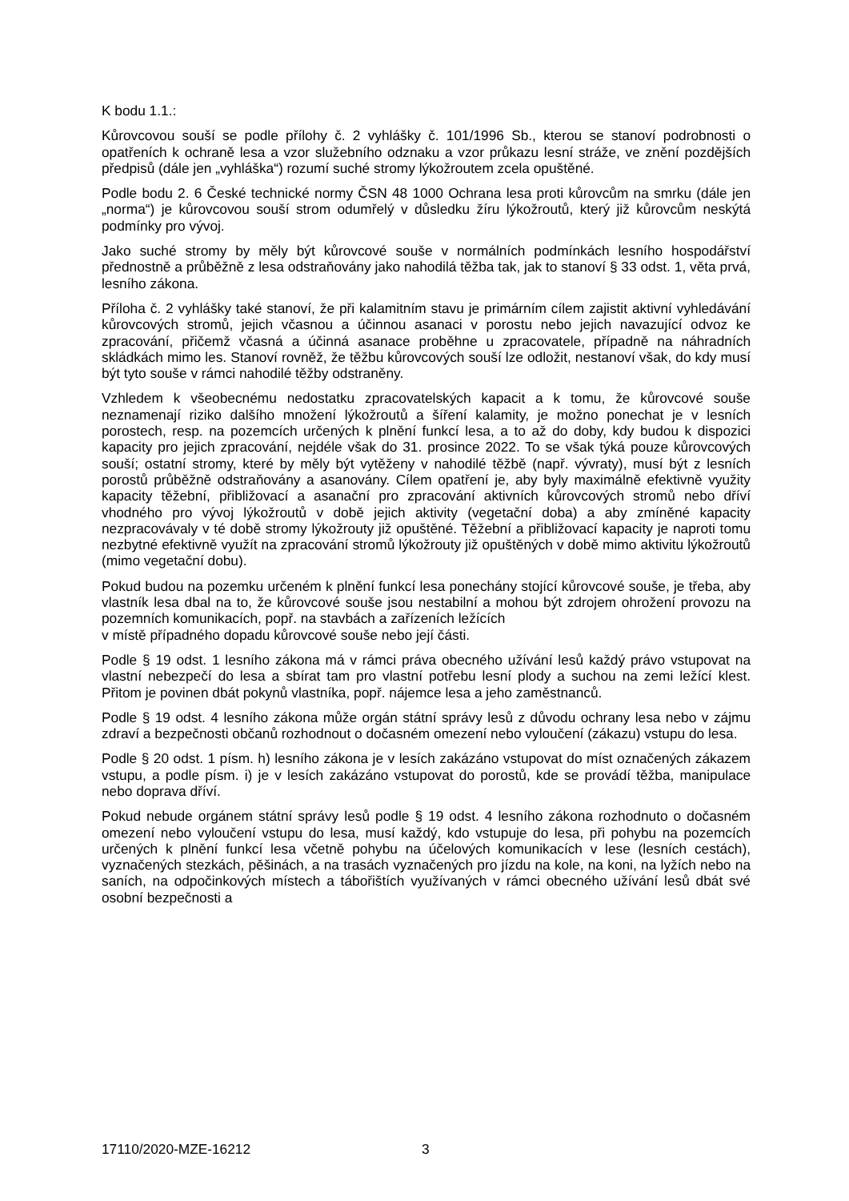K bodu 1.1.:
Kůrovcovou souší se podle přílohy č. 2 vyhlášky č. 101/1996 Sb., kterou se stanoví podrobnosti o opatřeních k ochraně lesa a vzor služebního odznaku a vzor průkazu lesní stráže, ve znění pozdějších předpisů (dále jen „vyhláška“) rozumí suché stromy lýkožroutem zcela opuštěné.
Podle bodu 2. 6 České technické normy ČSN 48 1000 Ochrana lesa proti kůrovcům na smrku (dále jen „norma“) je kůrovcovou souší strom odumřelý v důsledku žíru lýkožroutů, který již kůrovcům neskýtá podmínky pro vývoj.
Jako suché stromy by měly být kůrovcové souše v normálních podmínkách lesního hospodářství přednostně a průběžně z lesa odstraňovány jako nahodilá těžba tak, jak to stanoví § 33 odst. 1, věta prvá, lesního zákona.
Příloha č. 2 vyhlášky také stanoví, že při kalamitním stavu je primárním cílem zajistit aktivní vyhledávání kůrovcových stromů, jejich včasnou a účinnou asanaci v porostu nebo jejich navazující odvoz ke zpracování, přičemž včasná a účinná asanace proběhne u zpracovatele, případně na náhradních skládkách mimo les. Stanoví rovněž, že těžbu kůrovcových souší lze odložit, nestanoví však, do kdy musí být tyto souše v rámci nahodilé těžby odstraněny.
Vzhledem k všeobecnému nedostatku zpracovatelských kapacit a k tomu, že kůrovcové souše neznamenají riziko dalšího množení lýkožroutů a šíření kalamity, je možno ponechat je v lesních porostech, resp. na pozemcích určených k plnění funkcí lesa, a to až do doby, kdy budou k dispozici kapacity pro jejich zpracování, nejdéle však do 31. prosince 2022. To se však týká pouze kůrovcových souší; ostatní stromy, které by měly být vytěženy v nahodilé těžbě (např. vývraty), musí být z lesních porostů průběžně odstraňovány a asanovány. Cílem opatření je, aby byly maximálně efektivně využity kapacity těžební, přibližovací a asanační pro zpracování aktivních kůrovcových stromů nebo dříví vhodného pro vývoj lýkožroutů v době jejich aktivity (vegetační doba) a aby zmíněné kapacity nezpracovávaly v té době stromy lýkožrouty již opuštěné. Těžební a přibližovací kapacity je naproti tomu nezbytné efektivně využít na zpracování stromů lýkožrouty již opuštěných v době mimo aktivitu lýkožroutů (mimo vegetační dobu).
Pokud budou na pozemku určeném k plnění funkcí lesa ponechány stojící kůrovcové souše, je třeba, aby vlastník lesa dbal na to, že kůrovcové souše jsou nestabilní a mohou být zdrojem ohrožení provozu na pozemních komunikacích, popř. na stavbách a zařízeních ležících
v místě případného dopadu kůrovcové souše nebo její části.
Podle § 19 odst. 1 lesního zákona má v rámci práva obecného užívání lesů každý právo vstupovat na vlastní nebezpečí do lesa a sbírat tam pro vlastní potřebu lesní plody a suchou na zemi ležící klest. Přitom je povinen dbát pokynů vlastníka, popř. nájemce lesa a jeho zaměstnanců.
Podle § 19 odst. 4 lesního zákona může orgán státní správy lesů z důvodu ochrany lesa nebo v zájmu zdraví a bezpečnosti občanů rozhodnout o dočasném omezení nebo vyloučení (zákazu) vstupu do lesa.
Podle § 20 odst. 1 písm. h) lesního zákona je v lesích zakázáno vstupovat do míst označených zákazem vstupu, a podle písm. i) je v lesích zakázáno vstupovat do porostů, kde se provádí těžba, manipulace nebo doprava dříví.
Pokud nebude orgánem státní správy lesů podle § 19 odst. 4 lesního zákona rozhodnuto o dočasném omezení nebo vyloučení vstupu do lesa, musí každý, kdo vstupuje do lesa, při pohybu na pozemcích určených k plnění funkcí lesa včetně pohybu na účelových komunikacích v lese (lesních cestách), vyznačených stezkách, pěšinách, a na trasách vyznačených pro jízdu na kole, na koni, na lyžích nebo na saních, na odpočinkových místech a tábořištích využívaných v rámci obecného užívání lesů dbát své osobní bezpečnosti a
17110/2020-MZE-16212 3